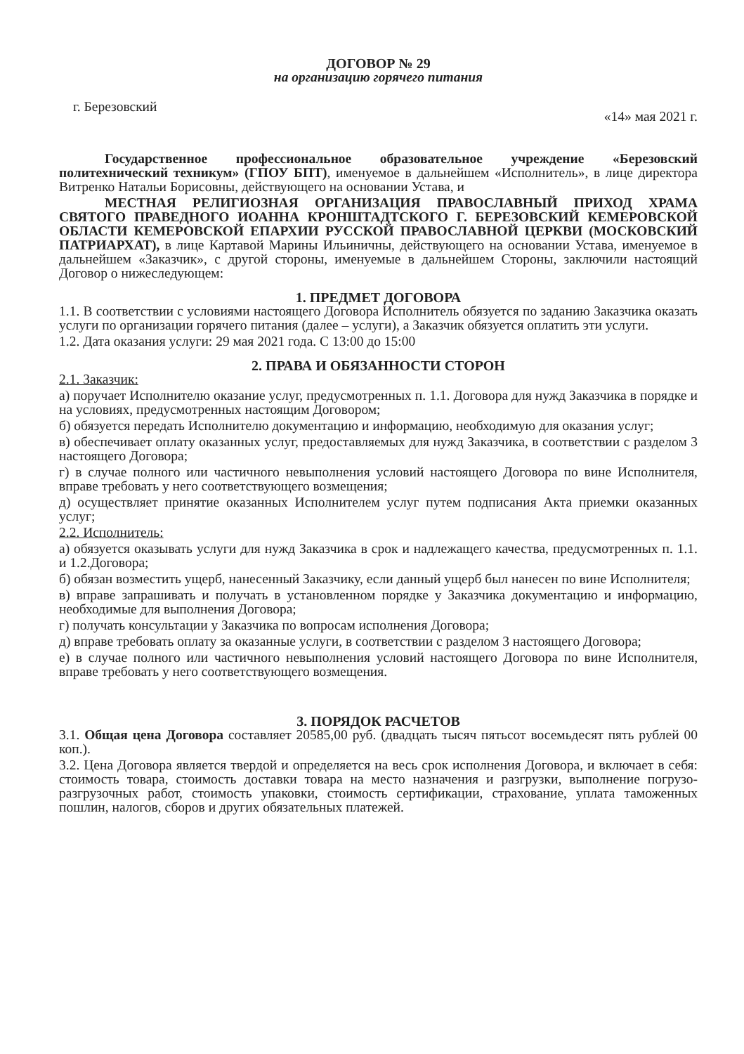ДОГОВОР № 29
на организацию горячего питания
г. Березовский «14» мая 2021 г.
Государственное профессиональное образовательное учреждение «Березовский политехнический техникум» (ГПОУ БПТ), именуемое в дальнейшем «Исполнитель», в лице директора Витренко Натальи Борисовны, действующего на основании Устава, и
МЕСТНАЯ РЕЛИГИОЗНАЯ ОРГАНИЗАЦИЯ ПРАВОСЛАВНЫЙ ПРИХОД ХРАМА СВЯТОГО ПРАВЕДНОГО ИОАННА КРОНШТАДТСКОГО Г. БЕРЕЗОВСКИЙ КЕМЕРОВСКОЙ ОБЛАСТИ КЕМЕРОВСКОЙ ЕПАРХИИ РУССКОЙ ПРАВОСЛАВНОЙ ЦЕРКВИ (МОСКОВСКИЙ ПАТРИАРХАТ), в лице Картавой Марины Ильиничны, действующего на основании Устава, именуемое в дальнейшем «Заказчик», с другой стороны, именуемые в дальнейшем Стороны, заключили настоящий Договор о нижеследующем:
1. ПРЕДМЕТ ДОГОВОРА
1.1. В соответствии с условиями настоящего Договора Исполнитель обязуется по заданию Заказчика оказать услуги по организации горячего питания (далее – услуги), а Заказчик обязуется оплатить эти услуги.
1.2. Дата оказания услуги: 29 мая 2021 года. С 13:00 до 15:00
2. ПРАВА И ОБЯЗАННОСТИ СТОРОН
2.1. Заказчик:
а) поручает Исполнителю оказание услуг, предусмотренных п. 1.1. Договора для нужд Заказчика в порядке и на условиях, предусмотренных настоящим Договором;
б) обязуется передать Исполнителю документацию и информацию, необходимую для оказания услуг;
в) обеспечивает оплату оказанных услуг, предоставляемых для нужд Заказчика, в соответствии с разделом 3 настоящего Договора;
г) в случае полного или частичного невыполнения условий настоящего Договора по вине Исполнителя, вправе требовать у него соответствующего возмещения;
д) осуществляет принятие оказанных Исполнителем услуг путем подписания Акта приемки оказанных услуг;
2.2. Исполнитель:
а) обязуется оказывать услуги для нужд Заказчика в срок и надлежащего качества, предусмотренных п. 1.1. и 1.2.Договора;
б) обязан возместить ущерб, нанесенный Заказчику, если данный ущерб был нанесен по вине Исполнителя;
в) вправе запрашивать и получать в установленном порядке у Заказчика документацию и информацию, необходимые для выполнения Договора;
г) получать консультации у Заказчика по вопросам исполнения Договора;
д) вправе требовать оплату за оказанные услуги, в соответствии с разделом 3 настоящего Договора;
е) в случае полного или частичного невыполнения условий настоящего Договора по вине Исполнителя, вправе требовать у него соответствующего возмещения.
3. ПОРЯДОК РАСЧЕТОВ
3.1. Общая цена Договора составляет 20585,00 руб. (двадцать тысяч пятьсот восемьдесят пять рублей 00 коп.).
3.2. Цена Договора является твердой и определяется на весь срок исполнения Договора, и включает в себя: стоимость товара, стоимость доставки товара на место назначения и разгрузки, выполнение погрузо-разгрузочных работ, стоимость упаковки, стоимость сертификации, страхование, уплата таможенных пошлин, налогов, сборов и других обязательных платежей.